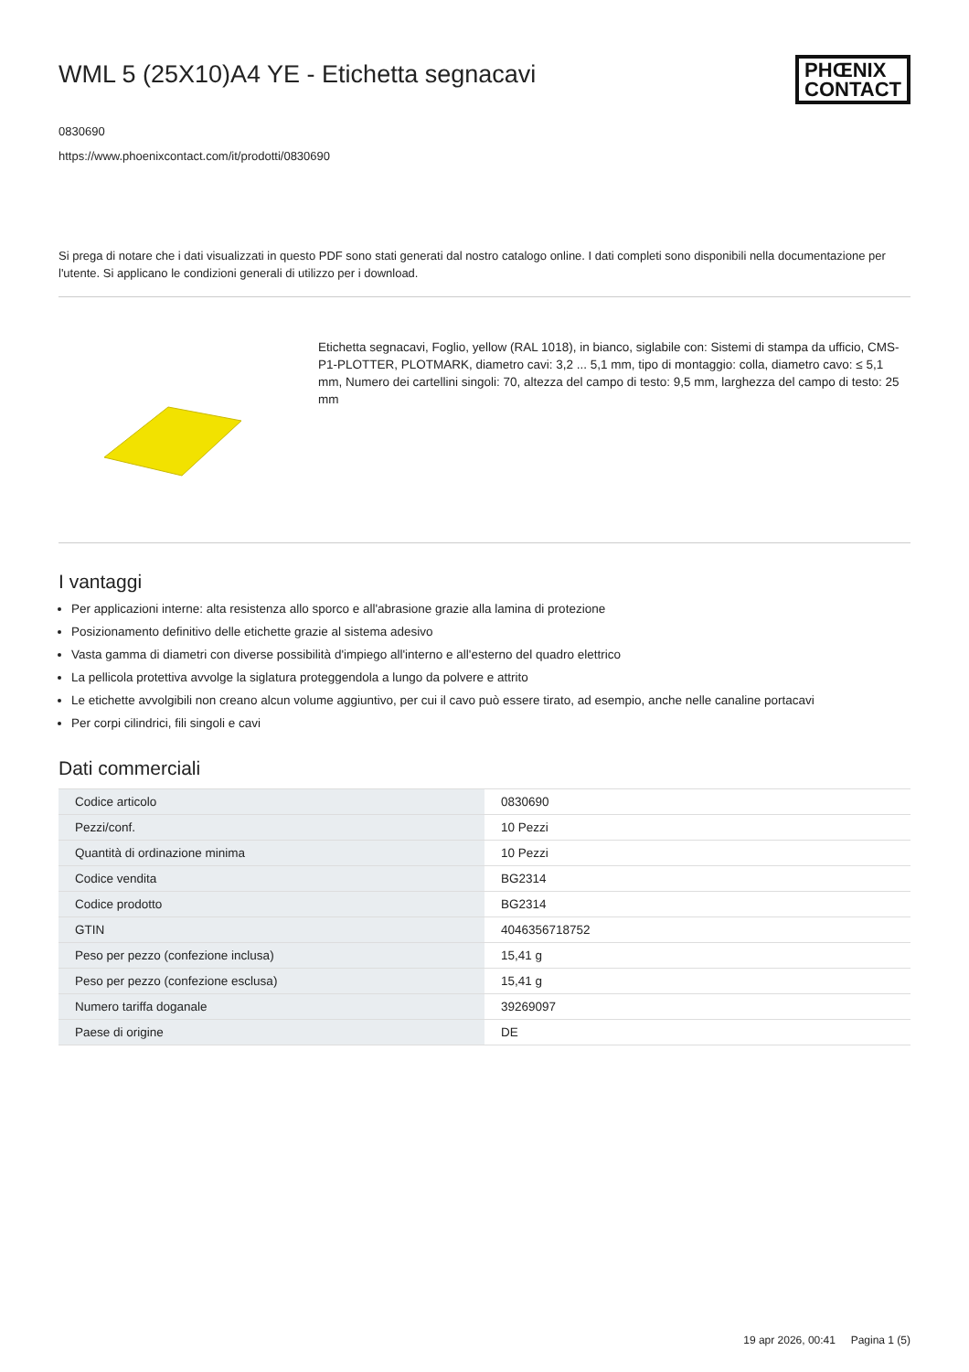WML 5 (25X10)A4 YE - Etichetta segnacavi
PHŒNIX
CONTACT
0830690
https://www.phoenixcontact.com/it/prodotti/0830690
Si prega di notare che i dati visualizzati in questo PDF sono stati generati dal nostro catalogo online. I dati completi sono disponibili nella documentazione per l'utente. Si applicano le condizioni generali di utilizzo per i download.
Etichetta segnacavi, Foglio, yellow (RAL 1018), in bianco, siglabile con: Sistemi di stampa da ufficio, CMS-P1-PLOTTER, PLOTMARK, diametro cavi: 3,2 ... 5,1 mm, tipo di montaggio: colla, diametro cavo: ≤ 5,1 mm, Numero dei cartellini singoli: 70, altezza del campo di testo: 9,5 mm, larghezza del campo di testo: 25 mm
I vantaggi
Per applicazioni interne: alta resistenza allo sporco e all'abrasione grazie alla lamina di protezione
Posizionamento definitivo delle etichette grazie al sistema adesivo
Vasta gamma di diametri con diverse possibilità d'impiego all'interno e all'esterno del quadro elettrico
La pellicola protettiva avvolge la siglatura proteggendola a lungo da polvere e attrito
Le etichette avvolgibili non creano alcun volume aggiuntivo, per cui il cavo può essere tirato, ad esempio, anche nelle canaline portacavi
Per corpi cilindrici, fili singoli e cavi
Dati commerciali
| Codice articolo | 0830690 |
| Pezzi/conf. | 10 Pezzi |
| Quantità di ordinazione minima | 10 Pezzi |
| Codice vendita | BG2314 |
| Codice prodotto | BG2314 |
| GTIN | 4046356718752 |
| Peso per pezzo (confezione inclusa) | 15,41 g |
| Peso per pezzo (confezione esclusa) | 15,41 g |
| Numero tariffa doganale | 39269097 |
| Paese di origine | DE |
19 apr 2026, 00:41 Pagina 1 (5)